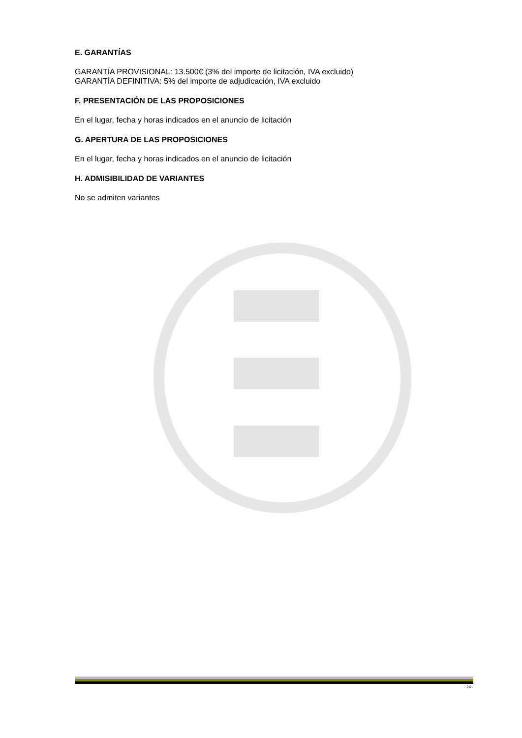E. GARANTÍAS
GARANTÍA PROVISIONAL: 13.500€ (3% del importe de licitación, IVA excluido)
GARANTÍA DEFINITIVA: 5% del importe de adjudicación, IVA excluido
F. PRESENTACIÓN DE LAS PROPOSICIONES
En el lugar, fecha y horas indicados en el anuncio de licitación
G. APERTURA DE LAS PROPOSICIONES
En el lugar, fecha y horas indicados en el anuncio de licitación
H. ADMISIBILIDAD DE VARIANTES
No se admiten variantes
- 24 -